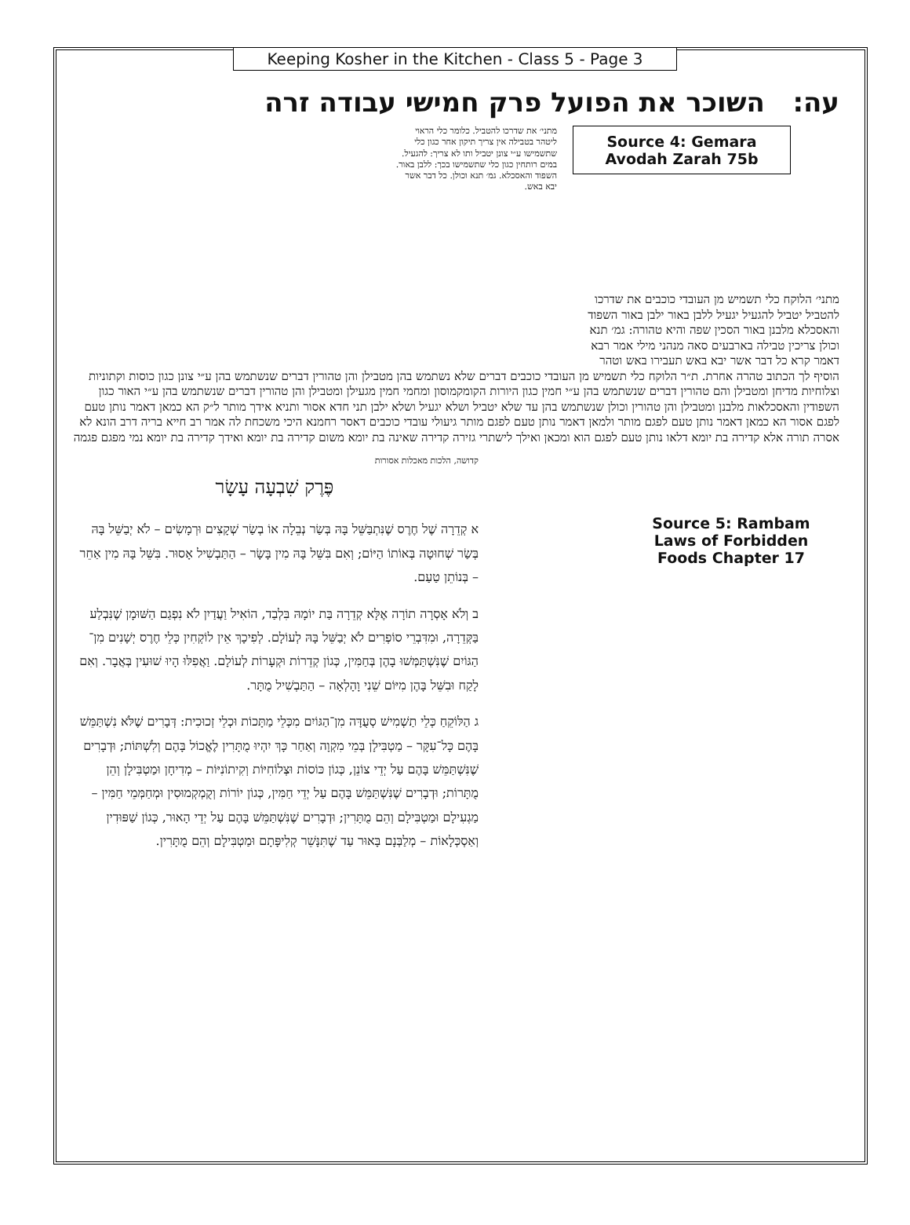Keeping Kosher in the Kitchen - Class 5 - Page 3
עה: השוכר את הפועל פרק חמישי עבודה זרה
מתני׳ את שדרכו להטביל. כלומר כלי הראוי ליטהר בטבילה אין צריך תיקון אחר כגון כלי שתשמישו ע״י צונן יטביל ותו לא צריך: להגעיל. במים רותחין כגון כלי שתשמישו בכך: ללבן באור. השפוד והאסכלא. גמ׳ תנא וכולן. כל דבר אשר יבא באש.
Source 4: Gemara
Avodah Zarah 75b
מתני׳ הלוקח כלי תשמיש מן העובדי כוכבים את שדרכו להטביל יטביל להגעיל יגעיל ללבן באור ילבן באור השפוד והאסכלא מלבנן באור הסכין שפה והיא טהורה: גמ׳ תנא וכולן צריכין טבילה בארבעים סאה מנהני מילי אמר רבא דאמר קרא כל דבר אשר יבא באש תעבירו באש וטהר
הוסיף לך הכתוב טהרה אחרת. ת״ר הלוקח כלי תשמיש מן העובדי כוכבים דברים שלא נשתמש בהן מטבילן והן טהורין דברים שנשתמש בהן ע״י צונן כגון כוסות וקתוניות וצלוחיות מדיחן ומטבילן והם טהורין דברים שנשתמש בהן ע״י חמין כגון היורות הקומקמוסון ומחמי חמין מגעילן ומטבילן והן טהורין דברים שנשתמש בהן ע״י האור כגון השפודין והאסכלאות מלבנן ומטבילן והן טהורין וכולן שנשתמש בהן עד שלא יטביל ושלא יגעיל ושלא ילבן תני חדא אסור ותניא אידך מותר ל״ק הא כמאן דאמר נותן טעם לפגם אסור הא כמאן דאמר נותן טעם לפגם מותר ולמאן דאמר נותן טעם לפגם מותר גיעולי עובדי כוכבים דאסר רחמנא היכי משכחת לה אמר רב חייא בריה דרב הונא לא אסרה תורה אלא קדירה בת יומא דלאו נותן טעם לפגם הוא ומכאן ואילך לישתרי גזירה קדירה שאינה בת יומא משום קדירה בת יומא ואידך קדירה בת יומא נמי מפגם פגמה
קדושה, הלכות מאכלות אסורות
פֶּרֶק שִׁבְעָה עָשָׂר
א קְדֵרָה שֶׁל חֶרֶס שֶׁנִּתְבַּשֵּׁל בָּהּ בְּשַׂר נְבֵלָה אוֹ בְשַׂר שְׁקָצִים וּרְמָשִׂים – לֹא יְבַשֵּׁל בָּהּ בְּשַׂר שְׁחוּטָה בְּאוֹתוֹ הַיּוֹם; וְאִם בִּשֵּׁל בָּהּ מִין בָּשָׂר – הַתַּבְשִׁיל אָסוּר. בִּשֵּׁל בָּהּ מִין אַחֵר – בְּנוֹתֵן טַעַם.
ב וְלֹא אָסְרָה תוֹרָה אֶלָּא קְדֵרָה בַּת יוֹמָהּ בִּלְבַד, הוֹאִיל וַעֲדַיִן לֹא נִפְגַם הַשּׁוּמָן שֶׁנִּבְלַע בַּקְּדֵרָה, וּמִדִּבְרֵי סוֹפְרִים לֹא יְבַשֵּׁל בָּהּ לְעוֹלָם. לְפִיכָךְ אֵין לוֹקְחִין כְּלֵי חֶרֶס יְשָׁנִים מִן־הַגּוֹיִם שֶׁנִּשְׁתַּמְּשׁוּ בָהֶן בְּחַמִּין, כְּגוֹן קְדֵרוֹת וּקְעָרוֹת לְעוֹלָם. וַאֲפִלּוּ הָיוּ שׁוּעִין בְּאֲבָר. וְאִם לָקַח וּבִשֵּׁל בָּהֶן מִיּוֹם שֵׁנִי וָהָלְאָה – הַתַּבְשִׁיל מֻתָּר.
ג הַלּוֹקֵחַ כְּלֵי תַשְׁמִישׁ סְעֻדָּה מִן־הַגּוֹיִם מִכְּלֵי מַתָּכוֹת וּכְלֵי זְכוּכִית: דְּבָרִים שֶׁלֹּא נִשְׁתַּמֵּשׁ בָּהֶם כָּל־עִקָּר – מַטְבִּילָן בְּמֵי מִקְוָה וְאַחַר כָּךְ יִהְיוּ מֻתָּרִין לֶאֱכוֹל בָּהֶם וְלִשְׁתּוֹת; וּדְבָרִים שֶׁנִּשְׁתַּמֵּשׁ בָּהֶם עַל יְדֵי צוֹנֵן, כְּגוֹן כּוֹסוֹת וּצְלוֹחִיּוֹת וְקִיתוֹנִיּוֹת – מְדִיחָן וּמַטְבִּילָן וְהֵן מֻתָּרוֹת; וּדְבָרִים שֶׁנִּשְׁתַּמֵּשׁ בָּהֶם עַל יְדֵי חַמִּין, כְּגוֹן יוֹרוֹת וְקֻמְקְמוּסִין וּמְחַמְּמֵי חַמִּין – מַגְעִילָם וּמַטְבִּילָם וְהֵם מֻתָּרִין; וּדְבָרִים שֶׁנִּשְׁתַּמֵּשׁ בָּהֶם עַל יְדֵי הָאוּר, כְּגוֹן שַׁפּוּדִין וְאַסְכְּלָאוֹת – מְלַבְּנָם בָּאוּר עַד שֶׁתִּנָּשֵׁר קְלִיפָּתָם וּמַטְבִּילָם וְהֵם מֻתָּרִין.
Source 5: Rambam Laws of Forbidden Foods Chapter 17